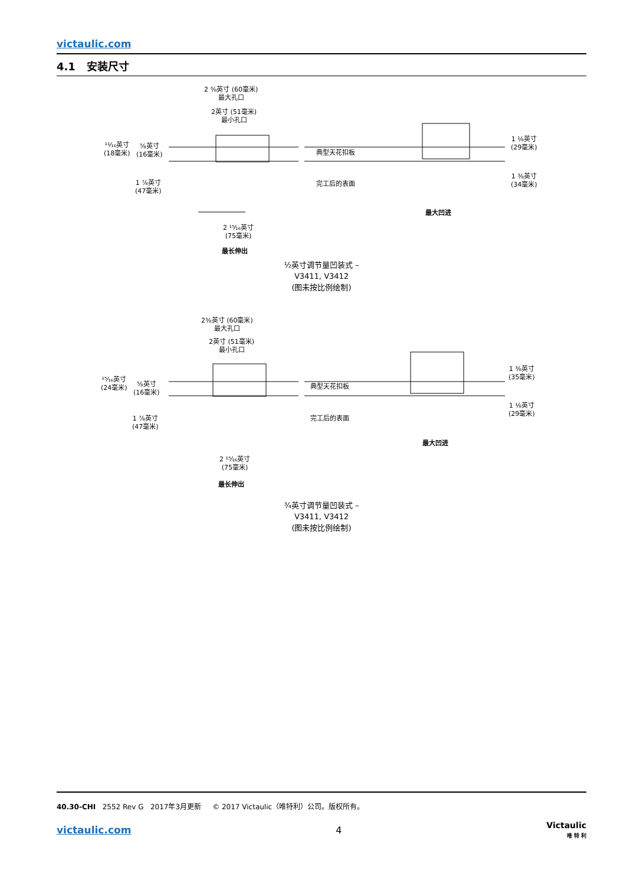victaulic.com
4.1 安装尺寸
2 ⅜英寸 (60毫米)
最大孔口
2英寸 (51毫米)
最小孔口
¹¹⁄₁₆英寸
(18毫米)
⅝英寸
(16毫米)
1 ⅞英寸
(47毫米)
典型天花扣板
完工后的表面
1 ⅛英寸
(29毫米)
1 ⅜英寸
(34毫米)
最大凹进
2 ¹⁵⁄₁₆英寸
(75毫米)
最长伸出
½英寸调节量凹装式 –
V3411, V3412
(图未按比例绘制)
2⅜英寸 (60毫米)
最大孔口
2英寸 (51毫米)
最小孔口
¹⁵⁄₁₆英寸
(24毫米)
⅝英寸
(16毫米)
1 ⅞英寸
(47毫米)
典型天花扣板
完工后的表面
1 ⅜英寸
(35毫米)
1 ⅛英寸
(29毫米)
最大凹进
2 ¹⁵⁄₁₆英寸
(75毫米)
最长伸出
¾英寸调节量凹装式 –
V3411, V3412
(图未按比例绘制)
40.30-CHI 2552 Rev G 2017年3月更新 © 2017 Victaulic（唯特利）公司。版权所有。
victaulic.com 4 Victaulic
唯 特 利